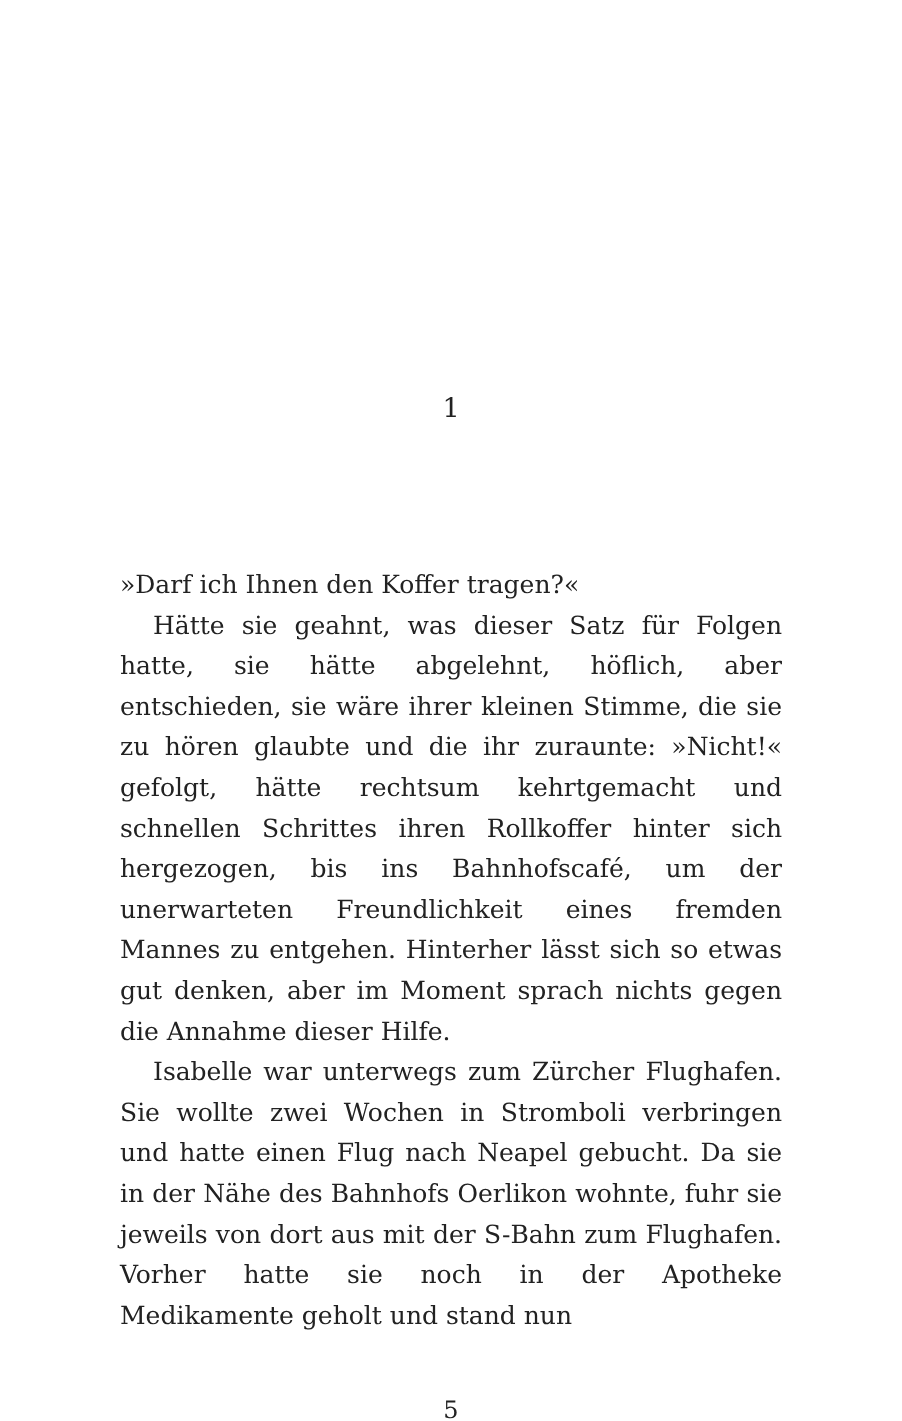1
»Darf ich Ihnen den Koffer tragen?«
Hätte sie geahnt, was dieser Satz für Folgen hatte, sie hätte abgelehnt, höflich, aber entschieden, sie wäre ihrer kleinen Stimme, die sie zu hören glaubte und die ihr zuraunte: »Nicht!« gefolgt, hätte rechtsum kehrtgemacht und schnellen Schrittes ihren Rollkoffer hinter sich hergezogen, bis ins Bahnhofscafé, um der unerwarteten Freundlichkeit eines fremden Mannes zu entgehen. Hinterher lässt sich so etwas gut denken, aber im Moment sprach nichts gegen die Annahme dieser Hilfe.
Isabelle war unterwegs zum Zürcher Flughafen. Sie wollte zwei Wochen in Stromboli verbringen und hatte einen Flug nach Neapel gebucht. Da sie in der Nähe des Bahnhofs Oerlikon wohnte, fuhr sie jeweils von dort aus mit der S-Bahn zum Flughafen. Vorher hatte sie noch in der Apotheke Medikamente geholt und stand nun
5